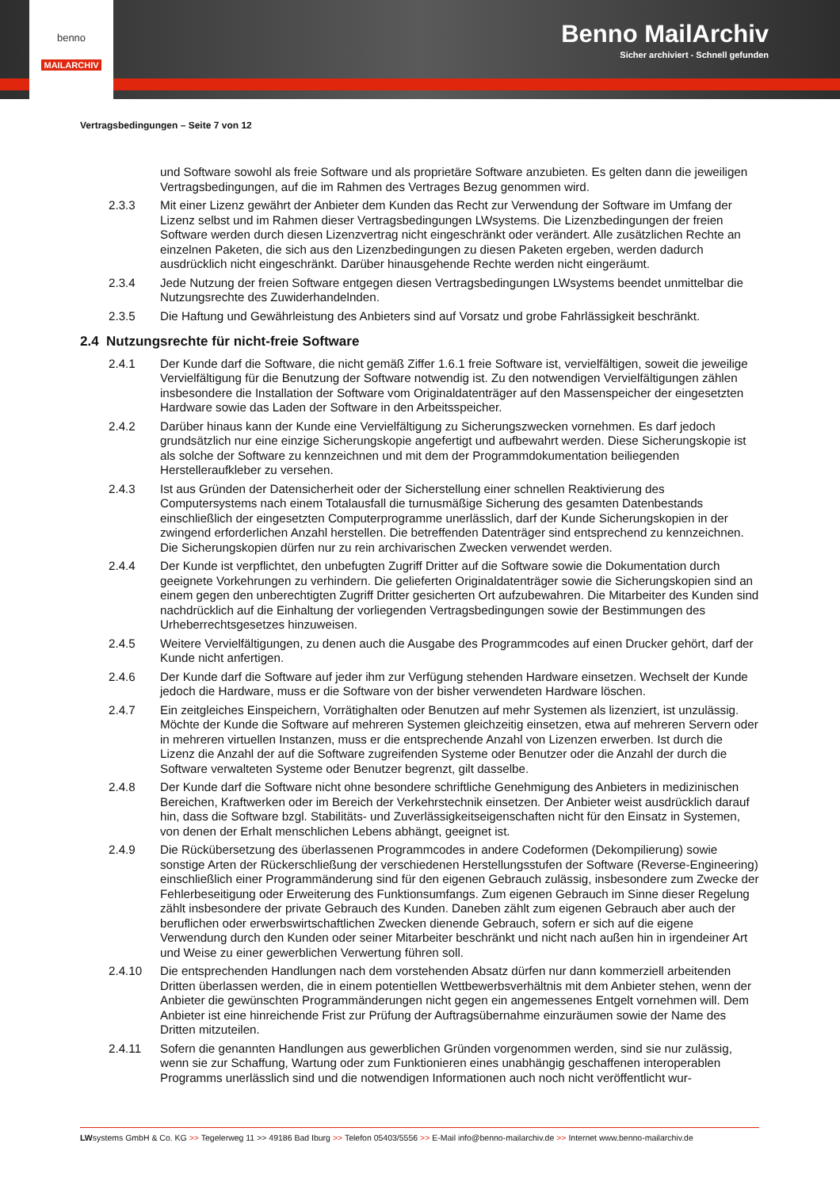benno
MAILARCHIV
Benno MailArchiv
Sicher archiviert - Schnell gefunden
Vertragsbedingungen – Seite 7 von 12
und Software sowohl als freie Software und als proprietäre Software anzubieten. Es gelten dann die jeweiligen Vertragsbedingungen, auf die im Rahmen des Vertrages Bezug genommen wird.
2.3.3 Mit einer Lizenz gewährt der Anbieter dem Kunden das Recht zur Verwendung der Software im Umfang der Lizenz selbst und im Rahmen dieser Vertragsbedingungen LWsystems. Die Lizenzbedingungen der freien Software werden durch diesen Lizenzvertrag nicht eingeschränkt oder verändert. Alle zusätzlichen Rechte an einzelnen Paketen, die sich aus den Lizenzbedingungen zu diesen Paketen ergeben, werden dadurch ausdrücklich nicht eingeschränkt. Darüber hinausgehende Rechte werden nicht eingeräumt.
2.3.4 Jede Nutzung der freien Software entgegen diesen Vertragsbedingungen LWsystems beendet unmittelbar die Nutzungsrechte des Zuwiderhandelnden.
2.3.5 Die Haftung und Gewährleistung des Anbieters sind auf Vorsatz und grobe Fahrlässigkeit beschränkt.
2.4 Nutzungsrechte für nicht-freie Software
2.4.1 Der Kunde darf die Software, die nicht gemäß Ziffer 1.6.1 freie Software ist, vervielfältigen, soweit die jeweilige Vervielfältigung für die Benutzung der Software notwendig ist. Zu den notwendigen Vervielfältigungen zählen insbesondere die Installation der Software vom Originaldatenträger auf den Massenspeicher der eingesetzten Hardware sowie das Laden der Software in den Arbeitsspeicher.
2.4.2 Darüber hinaus kann der Kunde eine Vervielfältigung zu Sicherungszwecken vornehmen. Es darf jedoch grundsätzlich nur eine einzige Sicherungskopie angefertigt und aufbewahrt werden. Diese Sicherungskopie ist als solche der Software zu kennzeichnen und mit dem der Programmdokumentation beiliegenden Herstelleraufkleber zu versehen.
2.4.3 Ist aus Gründen der Datensicherheit oder der Sicherstellung einer schnellen Reaktivierung des Computersystems nach einem Totalausfall die turnusmäßige Sicherung des gesamten Datenbestands einschließlich der eingesetzten Computerprogramme unerlässlich, darf der Kunde Sicherungskopien in der zwingend erforderlichen Anzahl herstellen. Die betreffenden Datenträger sind entsprechend zu kennzeichnen. Die Sicherungskopien dürfen nur zu rein archivarischen Zwecken verwendet werden.
2.4.4 Der Kunde ist verpflichtet, den unbefugten Zugriff Dritter auf die Software sowie die Dokumentation durch geeignete Vorkehrungen zu verhindern. Die gelieferten Originaldatenträger sowie die Sicherungskopien sind an einem gegen den unberechtigten Zugriff Dritter gesicherten Ort aufzubewahren. Die Mitarbeiter des Kunden sind nachdrücklich auf die Einhaltung der vorliegenden Vertragsbedingungen sowie der Bestimmungen des Urheberrechtsgesetzes hinzuweisen.
2.4.5 Weitere Vervielfältigungen, zu denen auch die Ausgabe des Programmcodes auf einen Drucker gehört, darf der Kunde nicht anfertigen.
2.4.6 Der Kunde darf die Software auf jeder ihm zur Verfügung stehenden Hardware einsetzen. Wechselt der Kunde jedoch die Hardware, muss er die Software von der bisher verwendeten Hardware löschen.
2.4.7 Ein zeitgleiches Einspeichern, Vorrätighalten oder Benutzen auf mehr Systemen als lizenziert, ist unzulässig. Möchte der Kunde die Software auf mehreren Systemen gleichzeitig einsetzen, etwa auf mehreren Servern oder in mehreren virtuellen Instanzen, muss er die entsprechende Anzahl von Lizenzen erwerben. Ist durch die Lizenz die Anzahl der auf die Software zugreifenden Systeme oder Benutzer oder die Anzahl der durch die Software verwalteten Systeme oder Benutzer begrenzt, gilt dasselbe.
2.4.8 Der Kunde darf die Software nicht ohne besondere schriftliche Genehmigung des Anbieters in medizinischen Bereichen, Kraftwerken oder im Bereich der Verkehrstechnik einsetzen. Der Anbieter weist ausdrücklich darauf hin, dass die Software bzgl. Stabilitäts- und Zuverlässigkeitseigenschaften nicht für den Einsatz in Systemen, von denen der Erhalt menschlichen Lebens abhängt, geeignet ist.
2.4.9 Die Rückübersetzung des überlassenen Programmcodes in andere Codeformen (Dekompilierung) sowie sonstige Arten der Rückerschließung der verschiedenen Herstellungsstufen der Software (Reverse-Engineering) einschließlich einer Programmänderung sind für den eigenen Gebrauch zulässig, insbesondere zum Zwecke der Fehlerbeseitigung oder Erweiterung des Funktionsumfangs. Zum eigenen Gebrauch im Sinne dieser Regelung zählt insbesondere der private Gebrauch des Kunden. Daneben zählt zum eigenen Gebrauch aber auch der beruflichen oder erwerbswirtschaftlichen Zwecken dienende Gebrauch, sofern er sich auf die eigene Verwendung durch den Kunden oder seiner Mitarbeiter beschränkt und nicht nach außen hin in irgendeiner Art und Weise zu einer gewerblichen Verwertung führen soll.
2.4.10 Die entsprechenden Handlungen nach dem vorstehenden Absatz dürfen nur dann kommerziell arbeitenden Dritten überlassen werden, die in einem potentiellen Wettbewerbsverhältnis mit dem Anbieter stehen, wenn der Anbieter die gewünschten Programmänderungen nicht gegen ein angemessenes Entgelt vornehmen will. Dem Anbieter ist eine hinreichende Frist zur Prüfung der Auftragsübernahme einzuräumen sowie der Name des Dritten mitzuteilen.
2.4.11 Sofern die genannten Handlungen aus gewerblichen Gründen vorgenommen werden, sind sie nur zulässig, wenn sie zur Schaffung, Wartung oder zum Funktionieren eines unabhängig geschaffenen interoperablen Programms unerlässlich sind und die notwendigen Informationen auch noch nicht veröffentlicht wur-
LWsystems GmbH & Co. KG >> Tegelerweg 11 >> 49186 Bad Iburg >> Telefon 05403/5556 >> E-Mail info@benno-mailarchiv.de >> Internet www.benno-mailarchiv.de